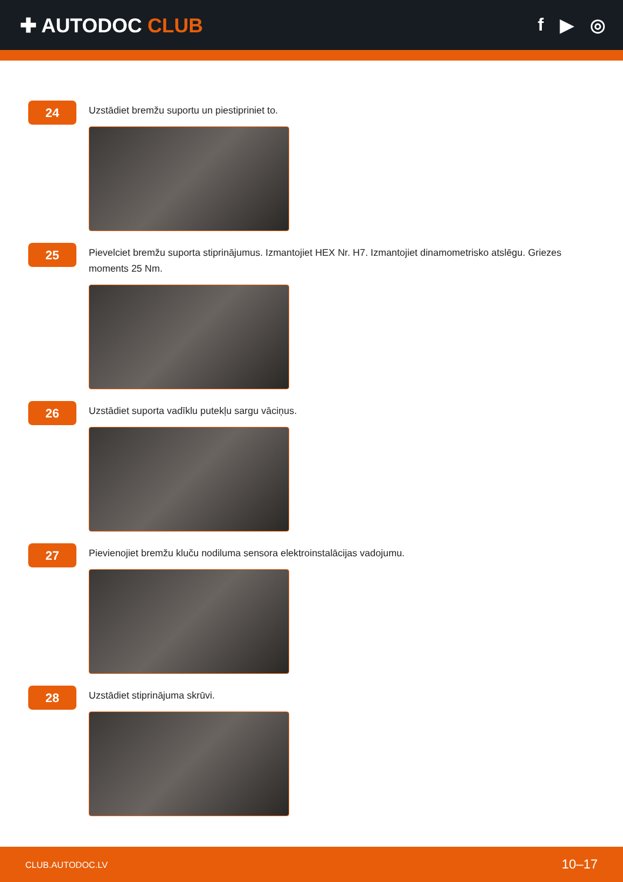✚ AUTODOC CLUB f ▶ ◎
24
Uzstādiet bremžu suportu un piestipriniet to.
25
Pievelciet bremžu suporta stiprinājumus. Izmantojiet HEX Nr. H7. Izmantojiet dinamometrisko atslēgu. Griezes moments 25 Nm.
26
Uzstādiet suporta vadīklu putekļu sargu vāciņus.
27
Pievienojiet bremžu kluču nodiluma sensora elektroinstalācijas vadojumu.
28
Uzstādiet stiprinājuma skrūvi.
CLUB.AUTODOC.LV 10–17